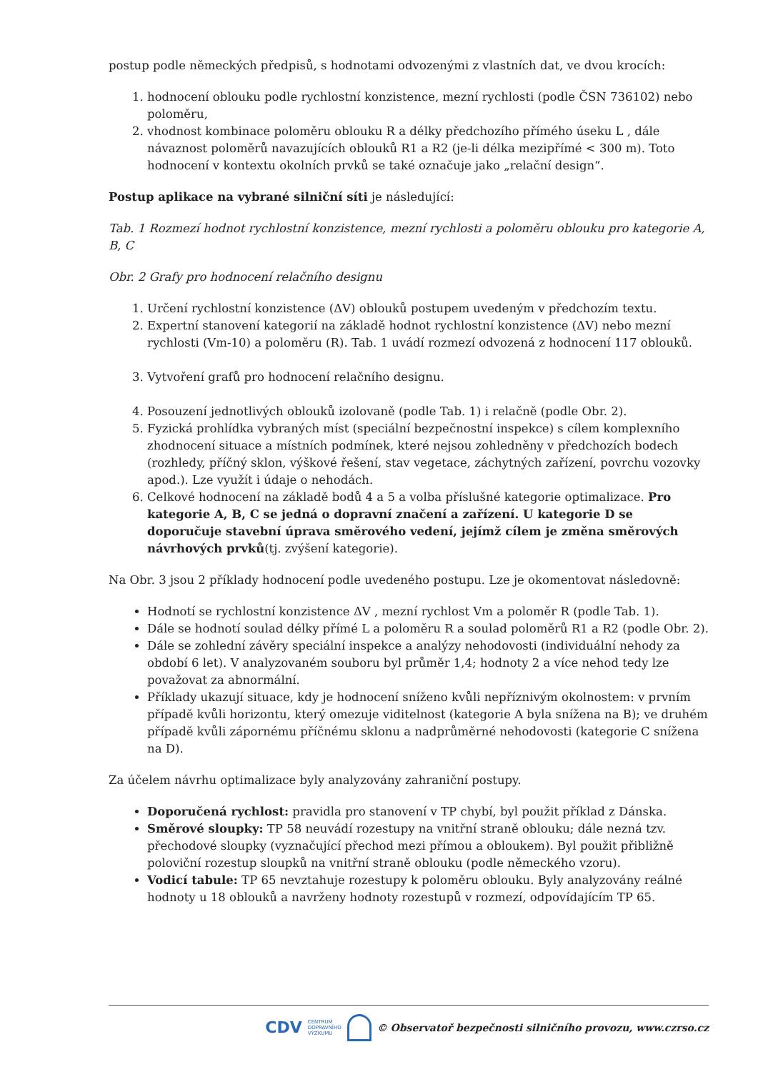postup podle německých předpisů, s hodnotami odvozenými z vlastních dat, ve dvou krocích:
1. hodnocení oblouku podle rychlostní konzistence, mezní rychlosti (podle ČSN 736102) nebo poloměru,
2. vhodnost kombinace poloměru oblouku R a délky předchozího přímého úseku L , dále návaznost poloměrů navazujících oblouků R1 a R2 (je-li délka mezipřímé < 300 m). Toto hodnocení v kontextu okolních prvků se také označuje jako „relační design“.
Postup aplikace na vybrané silniční síti je následující:
Tab. 1 Rozmezí hodnot rychlostní konzistence, mezní rychlosti a poloměru oblouku pro kategorie A, B, C
Obr. 2 Grafy pro hodnocení relačního designu
1. Určení rychlostní konzistence (ΔV) oblouků postupem uvedeným v předchozím textu.
2. Expertní stanovení kategorií na základě hodnot rychlostní konzistence (ΔV) nebo mezní rychlosti (Vm-10) a poloměru (R). Tab. 1 uvádí rozmezí odvozená z hodnocení 117 oblouků.
3. Vytvoření grafů pro hodnocení relačního designu.
4. Posouzení jednotlivých oblouků izolovaně (podle Tab. 1) i relačně (podle Obr. 2).
5. Fyzická prohlídka vybraných míst (speciální bezpečnostní inspekce) s cílem komplexního zhodnocení situace a místních podmínek, které nejsou zohledněny v předchozích bodech (rozhledy, příčný sklon, výškové řešení, stav vegetace, záchytných zařízení, povrchu vozovky apod.). Lze využít i údaje o nehodách.
6. Celkové hodnocení na základě bodů 4 a 5 a volba příslušné kategorie optimalizace. Pro kategorie A, B, C se jedná o dopravní značení a zařízení. U kategorie D se doporučuje stavební úprava směrového vedení, jejímž cílem je změna směrových návrhových prvků(tj. zvýšení kategorie).
Na Obr. 3 jsou 2 příklady hodnocení podle uvedeného postupu. Lze je okomentovat následovně:
Hodnotí se rychlostní konzistence ΔV , mezní rychlost Vm a poloměr R (podle Tab. 1).
Dále se hodnotí soulad délky přímé L a poloměru R a soulad poloměrů R1 a R2 (podle Obr. 2).
Dále se zohlední závěry speciální inspekce a analýzy nehodovosti (individuální nehody za období 6 let). V analyzovaném souboru byl průměr 1,4; hodnoty 2 a více nehod tedy lze považovat za abnormální.
Příklady ukazují situace, kdy je hodnocení sníženo kvůli nepříznivým okolnostem: v prvním případě kvůli horizontu, který omezuje viditelnost (kategorie A byla snížena na B); ve druhém případě kvůli zápornému příčnému sklonu a nadprůměrné nehodovosti (kategorie C snížena na D).
Za účelem návrhu optimalizace byly analyzovány zahraniční postupy.
Doporučená rychlost: pravidla pro stanovení v TP chybí, byl použit příklad z Dánska.
Směrové sloupky: TP 58 neuvádí rozestupy na vnitřní straně oblouku; dále nezná tzv. přechodové sloupky (vyznačující přechod mezi přímou a obloukem). Byl použit přibližně poloviční rozestup sloupků na vnitřní straně oblouku (podle německého vzoru).
Vodicí tabule: TP 65 nevztahuje rozestupy k poloměru oblouku. Byly analyzovány reálné hodnoty u 18 oblouků a navrženy hodnoty rozestupů v rozmezí, odpovídajícím TP 65.
CDV CENTRUM
DOPRAVNÍHO
VÝZKUMU © Observatoř bezpečnosti silničního provozu, www.czrso.cz